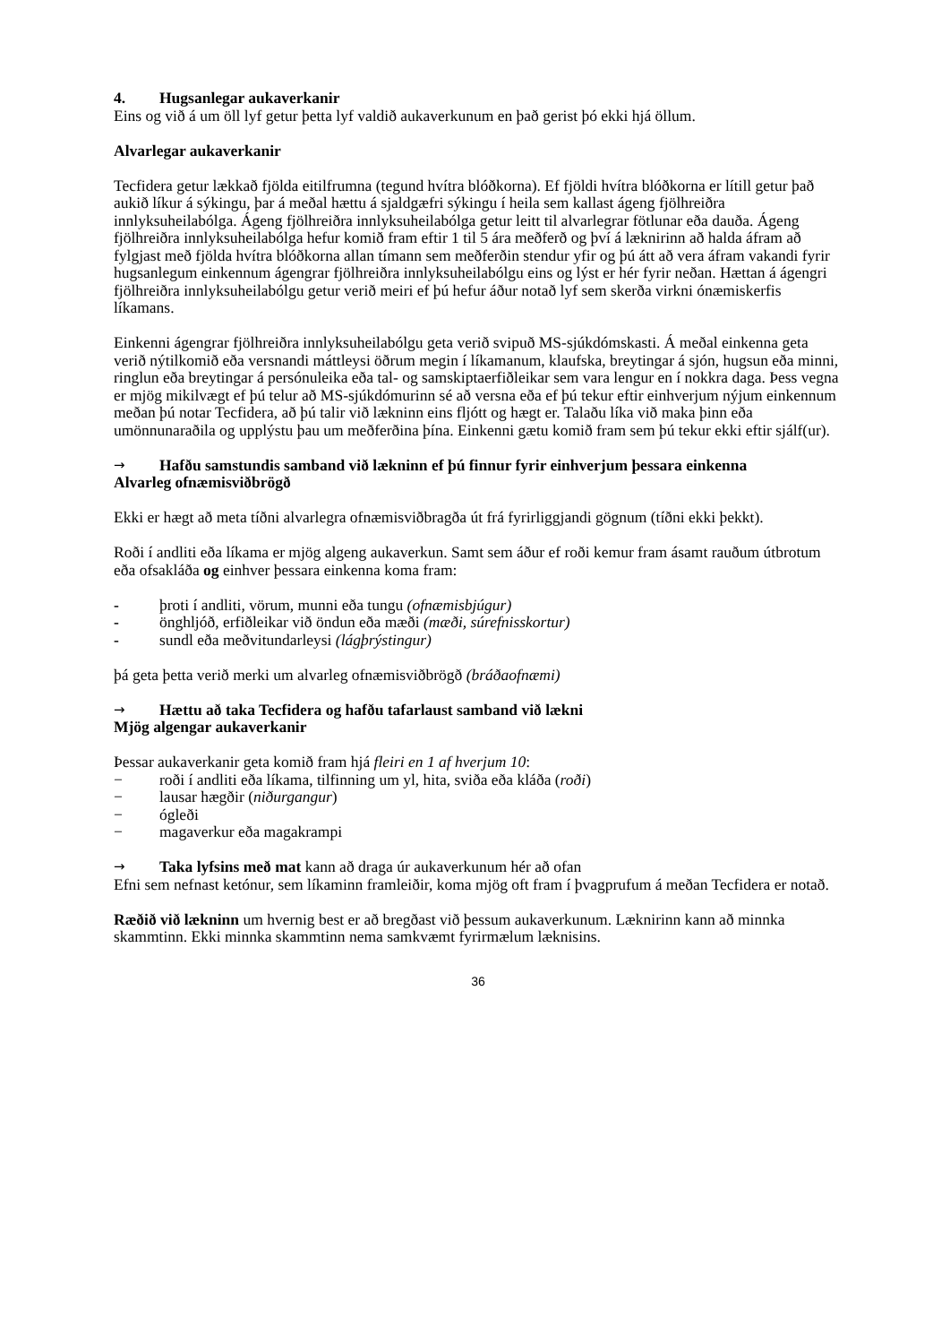4. Hugsanlegar aukaverkanir
Eins og við á um öll lyf getur þetta lyf valdið aukaverkunum en það gerist þó ekki hjá öllum.
Alvarlegar aukaverkanir
Tecfidera getur lækkað fjölda eitilfrumna (tegund hvítra blóðkorna). Ef fjöldi hvítra blóðkorna er lítill getur það aukið líkur á sýkingu, þar á meðal hættu á sjaldgæfri sýkingu í heila sem kallast ágeng fjölhreiðra innlyksuheilabólga. Ágeng fjölhreiðra innlyksuheilabólga getur leitt til alvarlegrar fötlunar eða dauða. Ágeng fjölhreiðra innlyksuheilabólga hefur komið fram eftir 1 til 5 ára meðferð og því á læknirinn að halda áfram að fylgjast með fjölda hvítra blóðkorna allan tímann sem meðferðin stendur yfir og þú átt að vera áfram vakandi fyrir hugsanlegum einkennum ágengrar fjölhreiðra innlyksuheilabólgu eins og lýst er hér fyrir neðan. Hættan á ágengri fjölhreiðra innlyksuheilabólgu getur verið meiri ef þú hefur áður notað lyf sem skerða virkni ónæmiskerfis líkamans.
Einkenni ágengrar fjölhreiðra innlyksuheilabólgu geta verið svipuð MS-sjúkdómskasti. Á meðal einkenna geta verið nýtilkomið eða versnandi máttleysi öðrum megin í líkamanum, klaufska, breytingar á sjón, hugsun eða minni, ringlun eða breytingar á persónuleika eða tal- og samskiptaerfiðleikar sem vara lengur en í nokkra daga. Þess vegna er mjög mikilvægt ef þú telur að MS-sjúkdómurinn sé að versna eða ef þú tekur eftir einhverjum nýjum einkennum meðan þú notar Tecfidera, að þú talir við lækninn eins fljótt og hægt er. Talaðu líka við maka þinn eða umönnunaraðila og upplýstu þau um meðferðina þína. Einkenni gætu komið fram sem þú tekur ekki eftir sjálf(ur).
→ Hafðu samstundis samband við lækninn ef þú finnur fyrir einhverjum þessara einkenna
Alvarleg ofnæmisviðbrögð
Ekki er hægt að meta tíðni alvarlegra ofnæmisviðbragða út frá fyrirliggjandi gögnum (tíðni ekki þekkt).
Roði í andliti eða líkama er mjög algeng aukaverkun. Samt sem áður ef roði kemur fram ásamt rauðum útbrotum eða ofsakláða og einhver þessara einkenna koma fram:
- þroti í andliti, vörum, munni eða tungu (ofnæmisbjúgur)
- önghljóð, erfiðleikar við öndun eða mæði (mæði, súrefnisskortur)
- sundl eða meðvitundarleysi (lágþrýstingur)
þá geta þetta verið merki um alvarleg ofnæmisviðbrögð (bráðaofnæmi)
→ Hættu að taka Tecfidera og hafðu tafarlaust samband við lækni
Mjög algengar aukaverkanir
Þessar aukaverkanir geta komið fram hjá fleiri en 1 af hverjum 10:
− roði í andliti eða líkama, tilfinning um yl, hita, sviða eða kláða (roði)
− lausar hægðir (niðurgangur)
− ógleði
− magaverkur eða magakrampi
→ Taka lyfsins með mat kann að draga úr aukaverkunum hér að ofan
Efni sem nefnast ketónur, sem líkaminn framleiðir, koma mjög oft fram í þvagprufum á meðan Tecfidera er notað.
Ræðið við lækninn um hvernig best er að bregðast við þessum aukaverkunum. Læknirinn kann að minnka skammtinn. Ekki minnka skammtinn nema samkvæmt fyrirmælum læknisins.
36